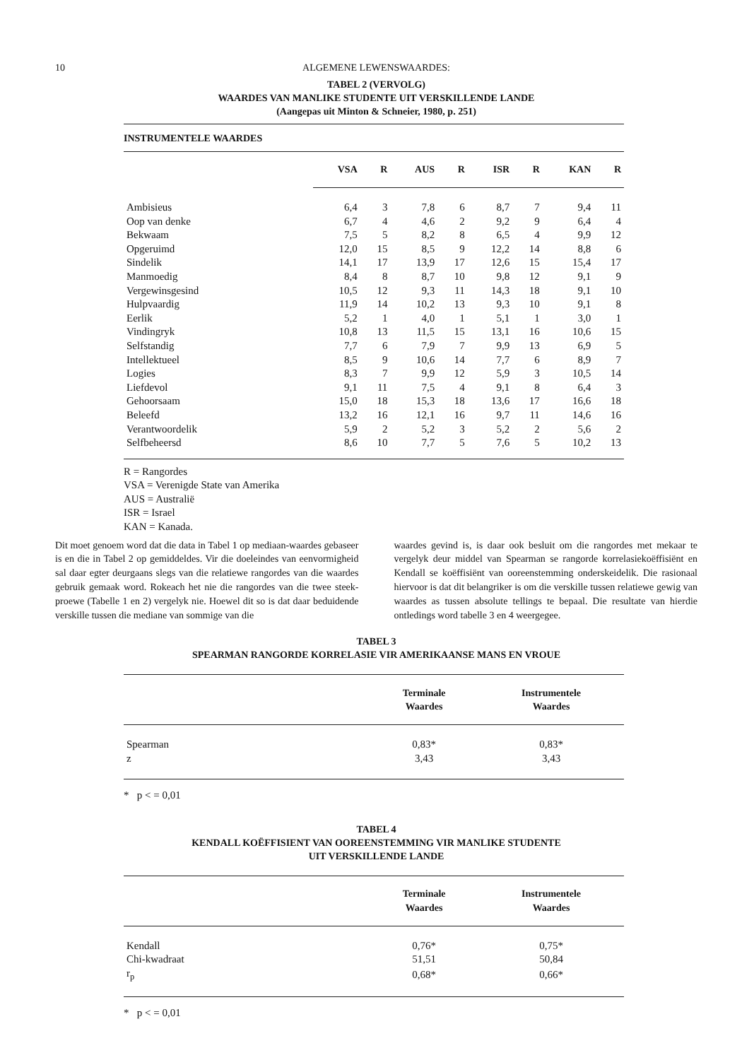10 ALGEMENE LEWENSWAARDES:
TABEL 2 (VERVOLG)
WAARDES VAN MANLIKE STUDENTE UIT VERSKILLENDE LANDE
(Aangepas uit Minton & Schneier, 1980, p. 251)
INSTRUMENTELE WAARDES
| | VSA | R | AUS | R | ISR | R | KAN | R |
| --- | --- | --- | --- | --- | --- | --- | --- | --- |
| Ambisieus | 6,4 | 3 | 7,8 | 6 | 8,7 | 7 | 9,4 | 11 |
| Oop van denke | 6,7 | 4 | 4,6 | 2 | 9,2 | 9 | 6,4 | 4 |
| Bekwaam | 7,5 | 5 | 8,2 | 8 | 6,5 | 4 | 9,9 | 12 |
| Opgeruimd | 12,0 | 15 | 8,5 | 9 | 12,2 | 14 | 8,8 | 6 |
| Sindelik | 14,1 | 17 | 13,9 | 17 | 12,6 | 15 | 15,4 | 17 |
| Manmoedig | 8,4 | 8 | 8,7 | 10 | 9,8 | 12 | 9,1 | 9 |
| Vergewinsgesind | 10,5 | 12 | 9,3 | 11 | 14,3 | 18 | 9,1 | 10 |
| Hulpvaardig | 11,9 | 14 | 10,2 | 13 | 9,3 | 10 | 9,1 | 8 |
| Eerlik | 5,2 | 1 | 4,0 | 1 | 5,1 | 1 | 3,0 | 1 |
| Vindingryk | 10,8 | 13 | 11,5 | 15 | 13,1 | 16 | 10,6 | 15 |
| Selfstandig | 7,7 | 6 | 7,9 | 7 | 9,9 | 13 | 6,9 | 5 |
| Intellektueel | 8,5 | 9 | 10,6 | 14 | 7,7 | 6 | 8,9 | 7 |
| Logies | 8,3 | 7 | 9,9 | 12 | 5,9 | 3 | 10,5 | 14 |
| Liefdevol | 9,1 | 11 | 7,5 | 4 | 9,1 | 8 | 6,4 | 3 |
| Gehoorsaam | 15,0 | 18 | 15,3 | 18 | 13,6 | 17 | 16,6 | 18 |
| Beleefd | 13,2 | 16 | 12,1 | 16 | 9,7 | 11 | 14,6 | 16 |
| Verantwoordelik | 5,9 | 2 | 5,2 | 3 | 5,2 | 2 | 5,6 | 2 |
| Selfbeheersd | 8,6 | 10 | 7,7 | 5 | 7,6 | 5 | 10,2 | 13 |
R = Rangordes
VSA = Verenigde State van Amerika
AUS = Australië
ISR = Israel
KAN = Kanada.
Dit moet genoem word dat die data in Tabel 1 op mediaan-waardes gebaseer is en die in Tabel 2 op gemiddeldes. Vir die doeleindes van eenvormigheid sal daar egter deurgaans slegs van die relatiewe rangordes van die waardes gebruik gemaak word. Rokeach het nie die rangordes van die twee steek-proewe (Tabelle 1 en 2) vergelyk nie. Hoewel dit so is dat daar beduidende verskille tussen die mediane van sommige van die
waardes gevind is, is daar ook besluit om die rangordes met mekaar te vergelyk deur middel van Spearman se rangorde korrelasiekoëffisiënt en Kendall se koëffisiënt van ooreenstemming onderskeidelik. Die rasionaal hiervoor is dat dit belangriker is om die verskille tussen relatiewe gewig van waardes as tussen absolute tellings te bepaal. Die resultate van hierdie ontledings word tabelle 3 en 4 weergegee.
TABEL 3
SPEARMAN RANGORDE KORRELASIE VIR AMERIKAANSE MANS EN VROUE
| | Terminale Waardes | Instrumentele Waardes |
| --- | --- | --- |
| Spearman | 0,83* | 0,83* |
| z | 3,43 | 3,43 |
* p < = 0,01
TABEL 4
KENDALL KOËFFISIENT VAN OOREENSTEMMING VIR MANLIKE STUDENTE
UIT VERSKILLENDE LANDE
| | Terminale Waardes | Instrumentele Waardes |
| --- | --- | --- |
| Kendall | 0,76* | 0,75* |
| Chi-kwadraat | 51,51 | 50,84 |
| r<sub>p</sub> | 0,68* | 0,66* |
* p < = 0,01